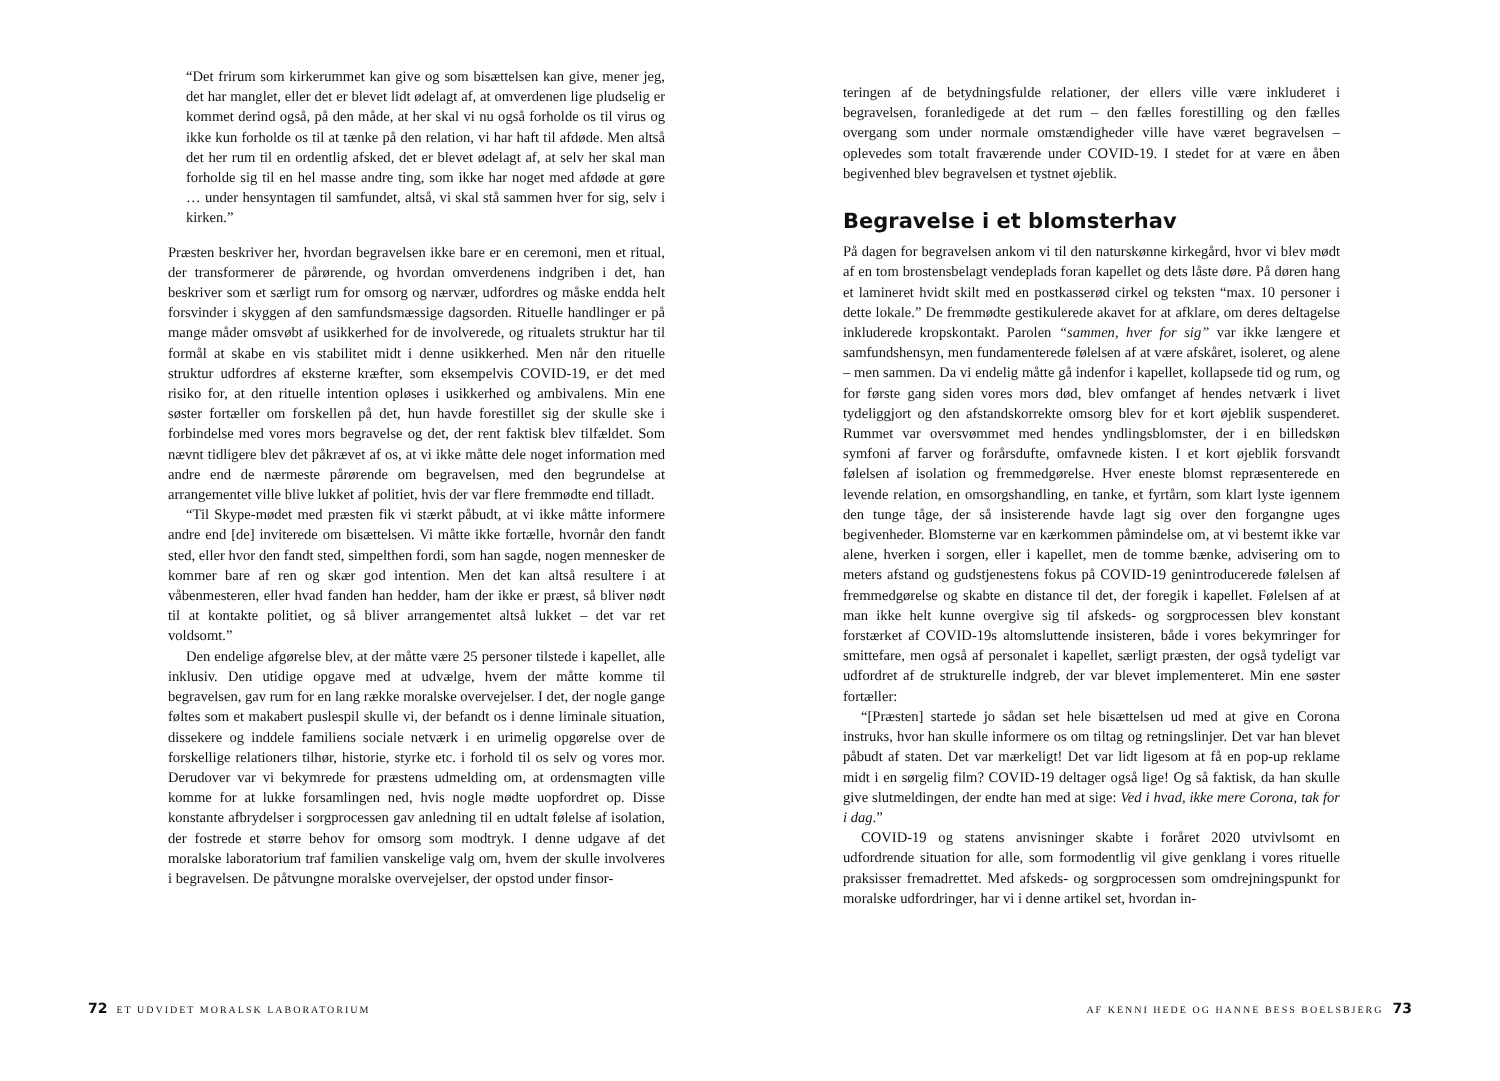“Det frirum som kirkerummet kan give og som bisættelsen kan give, mener jeg, det har manglet, eller det er blevet lidt ødelagt af, at omverdenen lige pludselig er kommet derind også, på den måde, at her skal vi nu også forholde os til virus og ikke kun forholde os til at tænke på den relation, vi har haft til afdøde. Men altså det her rum til en ordentlig afsked, det er blevet ødelagt af, at selv her skal man forholde sig til en hel masse andre ting, som ikke har noget med afdøde at gøre … under hensyntagen til samfundet, altså, vi skal stå sammen hver for sig, selv i kirken.”
Præsten beskriver her, hvordan begravelsen ikke bare er en ceremoni, men et ritual, der transformerer de pårørende, og hvordan omverdenens indgriben i det, han beskriver som et særligt rum for omsorg og nærvær, udfordres og måske endda helt forsvinder i skyggen af den samfundsmæssige dagsorden. Rituelle handlinger er på mange måder omsvøbt af usikkerhed for de involverede, og ritualets struktur har til formål at skabe en vis stabilitet midt i denne usikkerhed. Men når den rituelle struktur udfordres af eksterne kræfter, som eksempelvis COVID-19, er det med risiko for, at den rituelle intention opløses i usikkerhed og ambivalens. Min ene søster fortæller om forskellen på det, hun havde forestillet sig der skulle ske i forbindelse med vores mors begravelse og det, der rent faktisk blev tilfældet. Som nævnt tidligere blev det påkrævet af os, at vi ikke måtte dele noget information med andre end de nærmeste pårørende om begravelsen, med den begrundelse at arrangementet ville blive lukket af politiet, hvis der var flere fremmødte end tilladt.
“Til Skype-mødet med præsten fik vi stærkt påbudt, at vi ikke måtte informere andre end [de] inviterede om bisættelsen. Vi måtte ikke fortælle, hvornår den fandt sted, eller hvor den fandt sted, simpelthen fordi, som han sagde, nogen mennesker de kommer bare af ren og skær god intention. Men det kan altså resultere i at våbenmesteren, eller hvad fanden han hedder, ham der ikke er præst, så bliver nødt til at kontakte politiet, og så bliver arrangementet altså lukket – det var ret voldsomt.”
Den endelige afgørelse blev, at der måtte være 25 personer tilstede i kapellet, alle inklusiv. Den utidige opgave med at udvælge, hvem der måtte komme til begravelsen, gav rum for en lang række moralske overvejelser. I det, der nogle gange føltes som et makabert puslespil skulle vi, der befandt os i denne liminale situation, dissekere og inddele familiens sociale netværk i en urimelig opgørelse over de forskellige relationers tilhør, historie, styrke etc. i forhold til os selv og vores mor. Derudover var vi bekymrede for præstens udmelding om, at ordensmagten ville komme for at lukke forsamlingen ned, hvis nogle mødte uopfordret op. Disse konstante afbrydelser i sorgprocessen gav anledning til en udtalt følelse af isolation, der fostrede et større behov for omsorg som modtryk. I denne udgave af det moralske laboratorium traf familien vanskelige valg om, hvem der skulle involveres i begravelsen. De påtvungne moralske overvejelser, der opstod under finsor-
72 ET UDVIDET MORALSK LABORATORIUM
teringen af de betydningsfulde relationer, der ellers ville være inkluderet i begravelsen, foranledigede at det rum – den fælles forestilling og den fælles overgang som under normale omstændigheder ville have været begravelsen – oplevedes som totalt fraværende under COVID-19. I stedet for at være en åben begivenhed blev begravelsen et tystnet øjeblik.
Begravelse i et blomsterhav
På dagen for begravelsen ankom vi til den naturskønne kirkegård, hvor vi blev mødt af en tom brostensbelagt vendeplads foran kapellet og dets låste døre. På døren hang et lamineret hvidt skilt med en postkasserød cirkel og teksten “max. 10 personer i dette lokale.” De fremmødte gestikulerede akavet for at afklare, om deres deltagelse inkluderede kropskontakt. Parolen “sammen, hver for sig” var ikke længere et samfundshensyn, men fundamenterede følelsen af at være afskåret, isoleret, og alene – men sammen. Da vi endelig måtte gå indenfor i kapellet, kollapsede tid og rum, og for første gang siden vores mors død, blev omfanget af hendes netværk i livet tydeliggjort og den afstandskorrekte omsorg blev for et kort øjeblik suspenderet. Rummet var oversvømmet med hendes yndlingsblomster, der i en billedskøn symfoni af farver og forårsdufte, omfavnede kisten. I et kort øjeblik forsvandt følelsen af isolation og fremmedgørelse. Hver eneste blomst repræsenterede en levende relation, en omsorgshandling, en tanke, et fyrtårn, som klart lyste igennem den tunge tåge, der så insisterende havde lagt sig over den forgangne uges begivenheder. Blomsterne var en kærkommen påmindelse om, at vi bestemt ikke var alene, hverken i sorgen, eller i kapellet, men de tomme bænke, advisering om to meters afstand og gudstjenestens fokus på COVID-19 genintroducerede følelsen af fremmedgørelse og skabte en distance til det, der foregik i kapellet. Følelsen af at man ikke helt kunne overgive sig til afskeds- og sorgprocessen blev konstant forstærket af COVID-19s altomsluttende insisteren, både i vores bekymringer for smittefare, men også af personalet i kapellet, særligt præsten, der også tydeligt var udfordret af de strukturelle indgreb, der var blevet implementeret. Min ene søster fortæller:
“[Præsten] startede jo sådan set hele bisættelsen ud med at give en Corona instruks, hvor han skulle informere os om tiltag og retningslinjer. Det var han blevet påbudt af staten. Det var mærkeligt! Det var lidt ligesom at få en pop-up reklame midt i en sørgelig film? COVID-19 deltager også lige! Og så faktisk, da han skulle give slutmeldingen, der endte han med at sige: Ved i hvad, ikke mere Corona, tak for i dag.”
COVID-19 og statens anvisninger skabte i foråret 2020 utvivlsomt en udfordrende situation for alle, som formodentlig vil give genklang i vores rituelle praksisser fremadrettet. Med afskeds- og sorgprocessen som omdrejningspunkt for moralske udfordringer, har vi i denne artikel set, hvordan in-
AF KENNI HEDE OG HANNE BESS BOELSBJERG 73